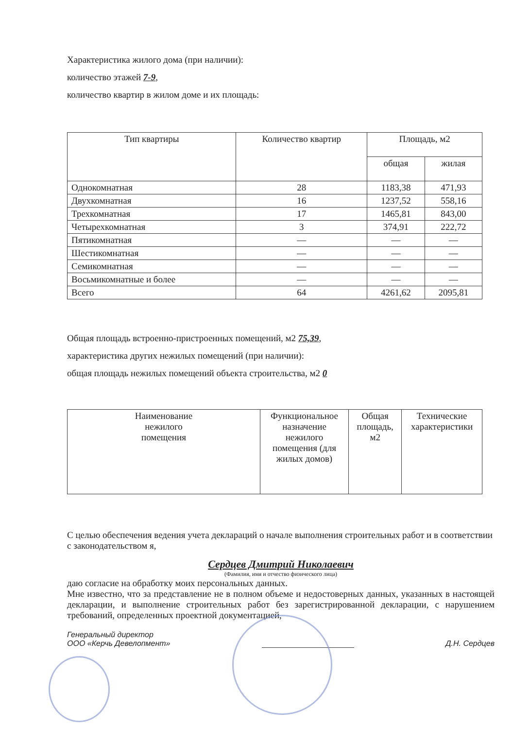Характеристика жилого дома (при наличии):
количество этажей 7-9,
количество квартир в жилом доме и их площадь:
| Тип квартиры | Количество квартир | Площадь, м2 | |
| --- | --- | --- | --- |
| | | общая | жилая |
| Однокомнатная | 28 | 1183,38 | 471,93 |
| Двухкомнатная | 16 | 1237,52 | 558,16 |
| Трехкомнатная | 17 | 1465,81 | 843,00 |
| Четырехкомнатная | 3 | 374,91 | 222,72 |
| Пятикомнатная | — | — | — |
| Шестикомнатная | — | — | — |
| Семикомнатная | — | — | — |
| Восьмикомнатные и более | — | — | — |
| Всего | 64 | 4261,62 | 2095,81 |
Общая площадь встроенно-пристроенных помещений, м2 75,39,
характеристика других нежилых помещений (при наличии):
общая площадь нежилых помещений объекта строительства, м2 0
| Наименование нежилого помещения | Функциональное назначение нежилого помещения (для жилых домов) | Общая площадь, м2 | Технические характеристики |
С целью обеспечения ведения учета деклараций о начале выполнения строительных работ и в соответствии с законодательством я,
Сердцев Дмитрий Николаевич
(Фамилия, имя и отчество физического лица)
даю согласие на обработку моих персональных данных.
Мне известно, что за представление не в полном объеме и недостоверных данных, указанных в настоящей декларации, и выполнение строительных работ без зарегистрированной декларации, с нарушением требований, определенных проектной документацией,
Генеральный директор
ООО «Керчь Девелопмент»
Д.Н. Сердцев